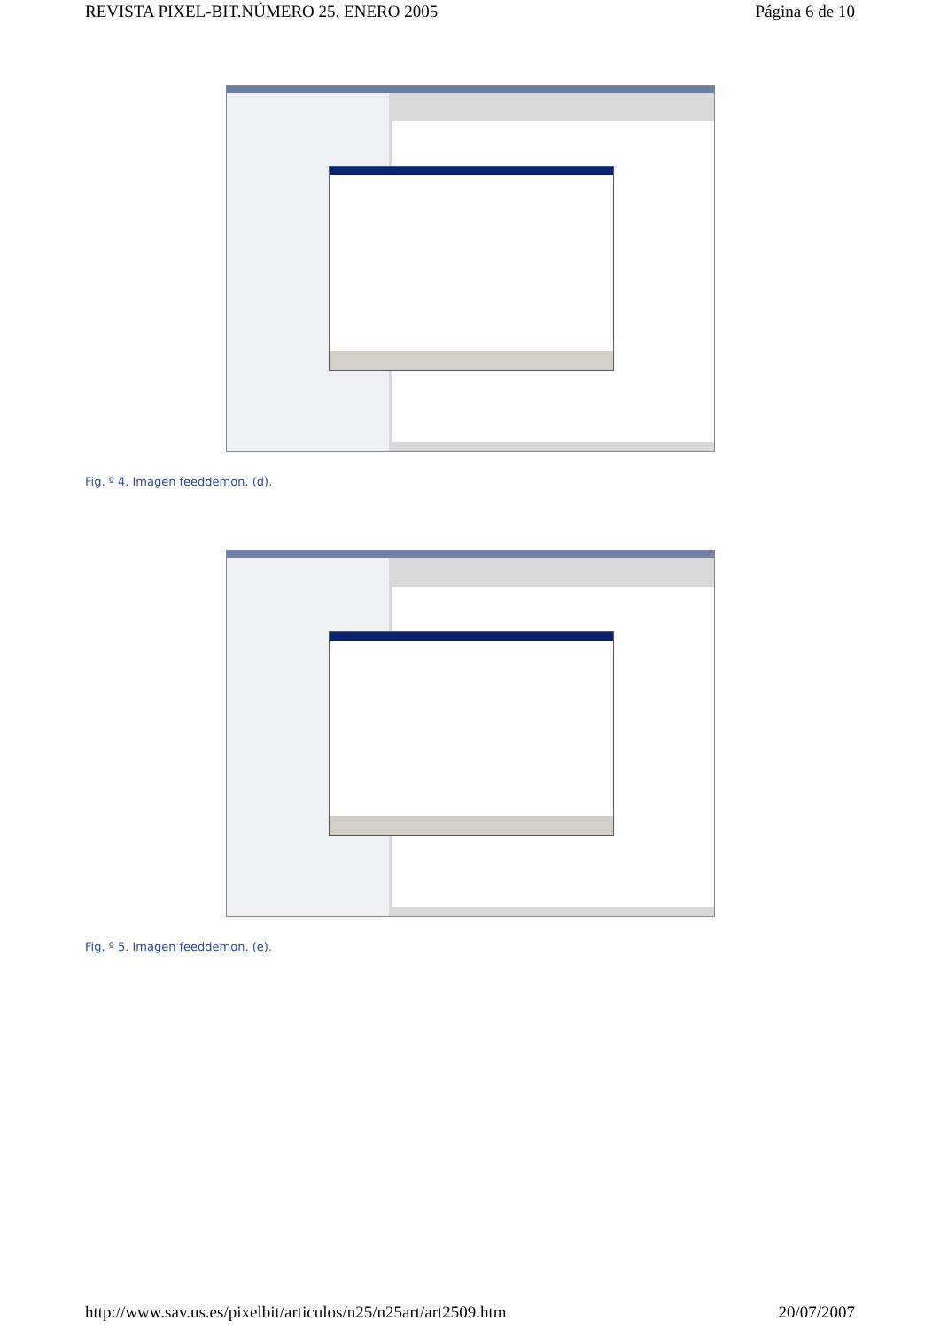REVISTA PIXEL-BIT.NÚMERO 25. ENERO 2005 Página 6 de 10
Fig. º 4. Imagen feeddemon. (d).
Fig. º 5. Imagen feeddemon. (e).
http://www.sav.us.es/pixelbit/articulos/n25/n25art/art2509.htm 20/07/2007